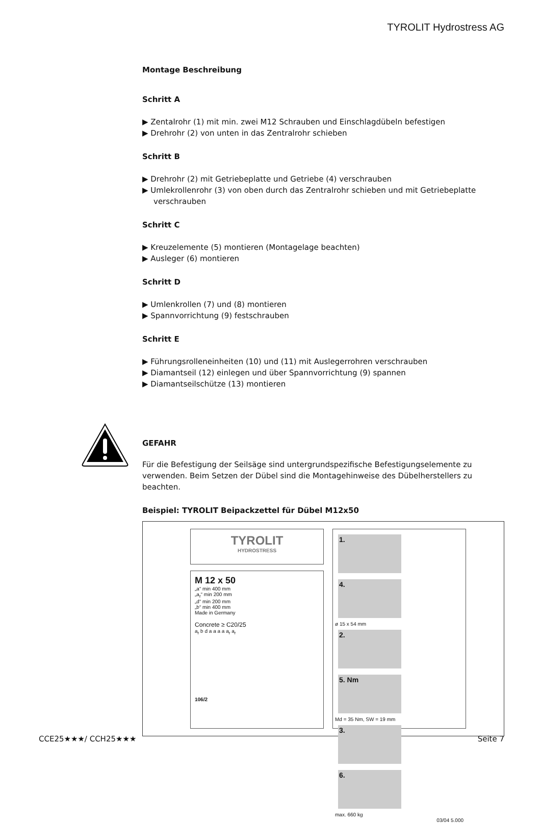TYROLIT Hydrostress AG
Montage Beschreibung
Schritt A
▶ Zentalrohr (1) mit min. zwei M12 Schrauben und Einschlagdübeln befestigen
▶ Drehrohr (2) von unten in das Zentralrohr schieben
Schritt B
▶ Drehrohr (2) mit Getriebeplatte und Getriebe (4) verschrauben
▶ Umlekrollenrohr (3) von oben durch das Zentralrohr schieben und mit Getriebeplatte verschrauben
Schritt C
▶ Kreuzelemente (5) montieren (Montagelage beachten)
▶ Ausleger (6) montieren
Schritt D
▶ Umlenkrollen (7) und (8) montieren
▶ Spannvorrichtung (9) festschrauben
Schritt E
▶ Führungsrolleneinheiten (10) und (11) mit Auslegerrohren verschrauben
▶ Diamantseil (12) einlegen und über Spannvorrichtung (9) spannen
▶ Diamantseilschütze (13) montieren
GEFAHR
Für die Befestigung der Seilsäge sind untergrundspezifische Befestigungselemente zu verwenden. Beim Setzen der Dübel sind die Montagehinweise des Dübelherstellers zu beachten.
Beispiel: TYROLIT Beipackzettel für Dübel M12x50
TYROLIT
HYDROSTRESS
M 12 x 50
„a“ min 400 mm
„a<sub>r</sub>“ min 200 mm
„d“ min 200 mm
„b“ min 400 mm
Made in Germany
Concrete ≥ C20/25
a<sub>r</sub> b d a a a a a<sub>r</sub> a<sub>r</sub>
106/2
1. 4.
ø 15 x 54 mm
2. 5. Nm
Md = 35 Nm, SW = 19 mm
3. 6.
max. 660 kg
03/04 5.000
CCE25★★★/ CCH25★★★ Seite 7